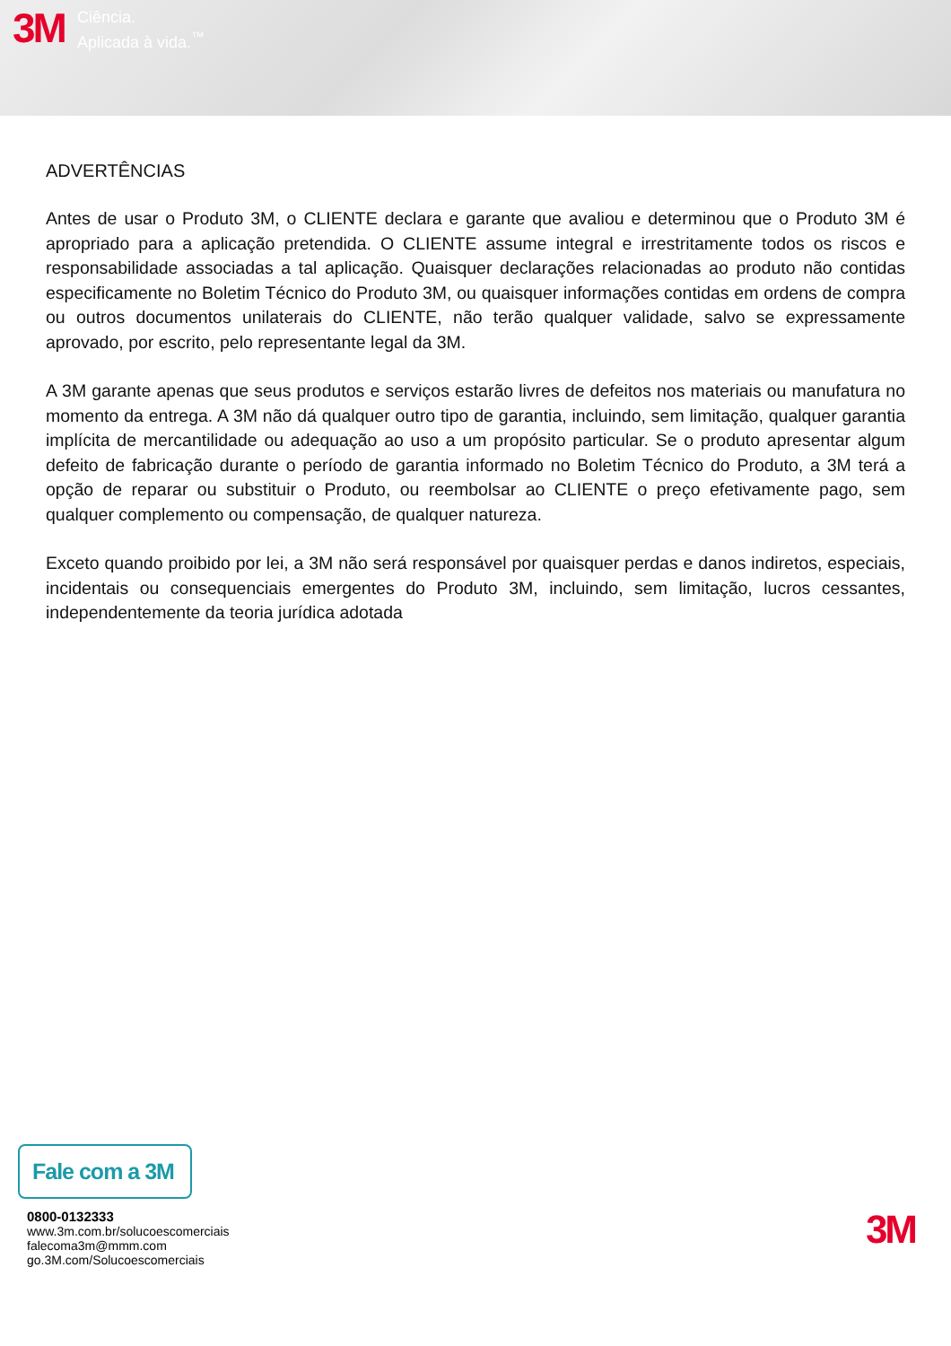3M
Ciência.
Aplicada à vida.<sup>™</sup>
ADVERTÊNCIAS
Antes de usar o Produto 3M, o CLIENTE declara e garante que avaliou e determinou que o Produto 3M é apropriado para a aplicação pretendida. O CLIENTE assume integral e irrestritamente todos os riscos e responsabilidade associadas a tal aplicação. Quaisquer declarações relacionadas ao produto não contidas especificamente no Boletim Técnico do Produto 3M, ou quaisquer informações contidas em ordens de compra ou outros documentos unilaterais do CLIENTE, não terão qualquer validade, salvo se expressamente aprovado, por escrito, pelo representante legal da 3M.
A 3M garante apenas que seus produtos e serviços estarão livres de defeitos nos materiais ou manufatura no momento da entrega. A 3M não dá qualquer outro tipo de garantia, incluindo, sem limitação, qualquer garantia implícita de mercantilidade ou adequação ao uso a um propósito particular. Se o produto apresentar algum defeito de fabricação durante o período de garantia informado no Boletim Técnico do Produto, a 3M terá a opção de reparar ou substituir o Produto, ou reembolsar ao CLIENTE o preço efetivamente pago, sem qualquer complemento ou compensação, de qualquer natureza.
Exceto quando proibido por lei, a 3M não será responsável por quaisquer perdas e danos indiretos, especiais, incidentais ou consequenciais emergentes do Produto 3M, incluindo, sem limitação, lucros cessantes, independentemente da teoria jurídica adotada
Fale com a 3M
0800-0132333
www.3m.com.br/solucoescomerciais
falecoma3m@mmm.com
go.3M.com/Solucoescomerciais
3M